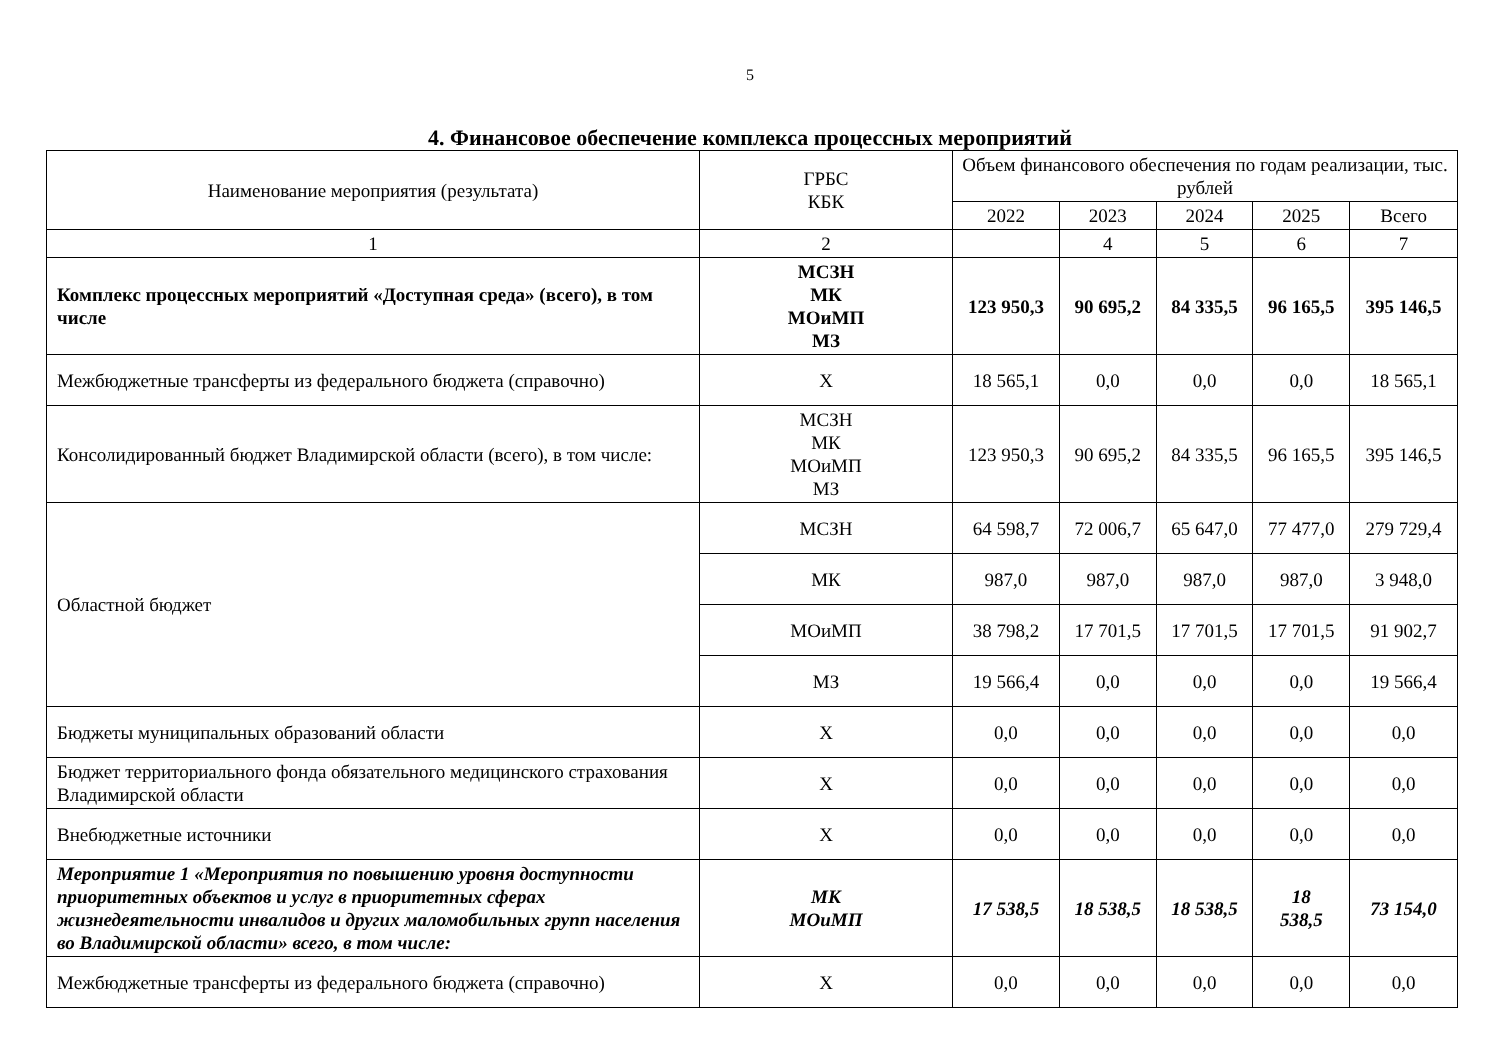5
4. Финансовое обеспечение комплекса процессных мероприятий
| Наименование мероприятия (результата) | ГРБС КБК | Объем финансового обеспечения по годам реализации, тыс. рублей | | | | |
| --- | --- | --- | --- | --- | --- | --- |
| | | 2022 | 2023 | 2024 | 2025 | Всего |
| 1 | 2 | | 4 | 5 | 6 | 7 |
| Комплекс процессных мероприятий «Доступная среда» (всего), в том числе | МСЗН МК МОиМП МЗ | 123 950,3 | 90 695,2 | 84 335,5 | 96 165,5 | 395 146,5 |
| Межбюджетные трансферты из федерального бюджета (справочно) | Х | 18 565,1 | 0,0 | 0,0 | 0,0 | 18 565,1 |
| Консолидированный бюджет Владимирской области (всего), в том числе: | МСЗН МК МОиМП МЗ | 123 950,3 | 90 695,2 | 84 335,5 | 96 165,5 | 395 146,5 |
| Областной бюджет | МСЗН | 64 598,7 | 72 006,7 | 65 647,0 | 77 477,0 | 279 729,4 |
| | МК | 987,0 | 987,0 | 987,0 | 987,0 | 3 948,0 |
| | МОиМП | 38 798,2 | 17 701,5 | 17 701,5 | 17 701,5 | 91 902,7 |
| | МЗ | 19 566,4 | 0,0 | 0,0 | 0,0 | 19 566,4 |
| Бюджеты муниципальных образований области | Х | 0,0 | 0,0 | 0,0 | 0,0 | 0,0 |
| Бюджет территориального фонда обязательного медицинского страхования Владимирской области | Х | 0,0 | 0,0 | 0,0 | 0,0 | 0,0 |
| Внебюджетные источники | Х | 0,0 | 0,0 | 0,0 | 0,0 | 0,0 |
| Мероприятие 1 «Мероприятия по повышению уровня доступности приоритетных объектов и услуг в приоритетных сферах жизнедеятельности инвалидов и других маломобильных групп населения во Владимирской области» всего, в том числе: | МК МОиМП | 17 538,5 | 18 538,5 | 18 538,5 | 18 538,5 | 73 154,0 |
| Межбюджетные трансферты из федерального бюджета (справочно) | Х | 0,0 | 0,0 | 0,0 | 0,0 | 0,0 |